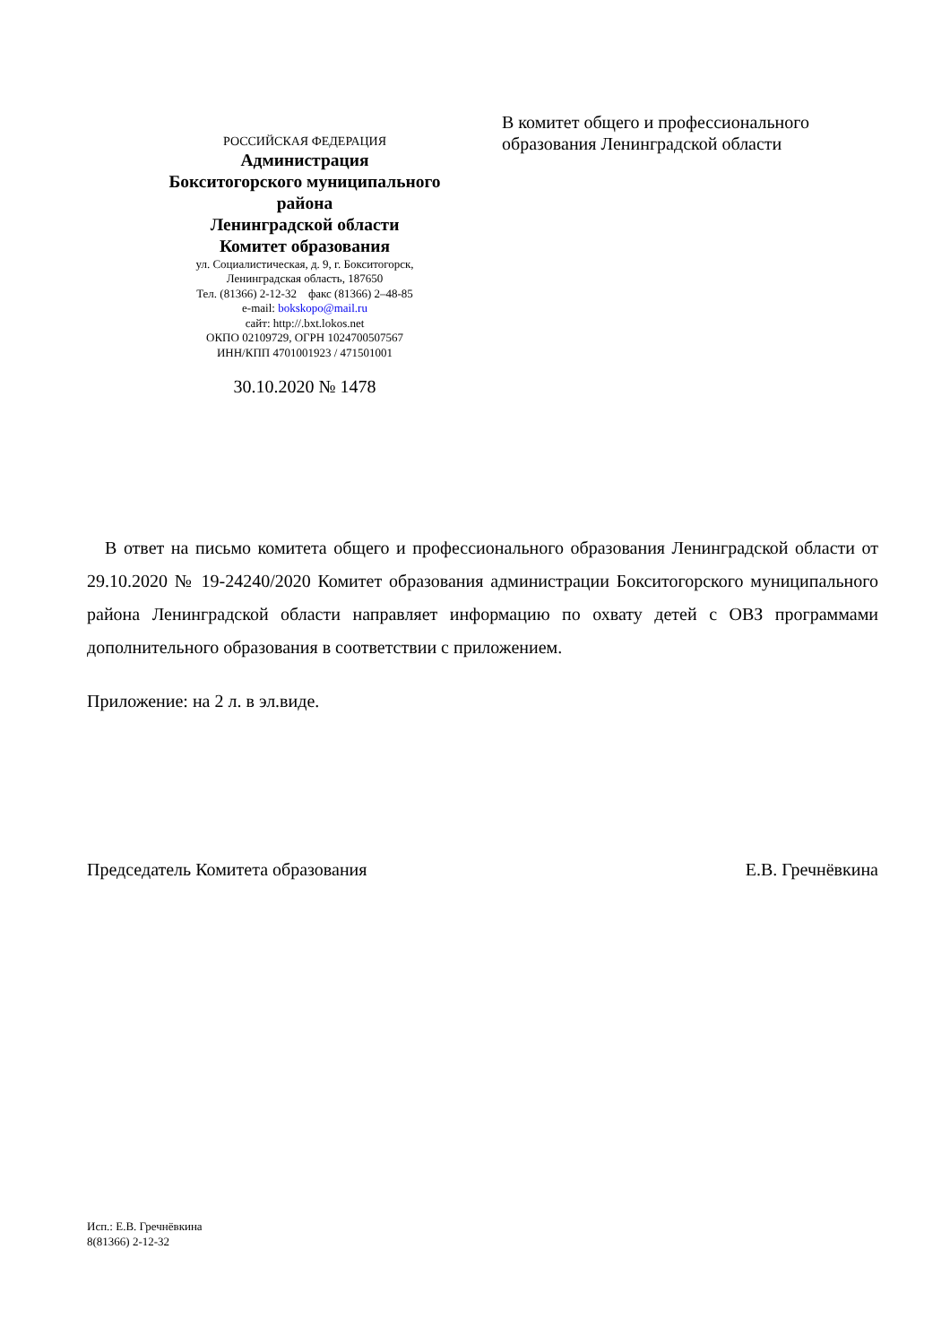РОССИЙСКАЯ ФЕДЕРАЦИЯ
Администрация
Бокситогорского муниципального
района
Ленинградской области
Комитет образования
ул. Социалистическая, д. 9, г. Бокситогорск,
Ленинградская область, 187650
Тел. (81366) 2-12-32 факс (81366) 2–48-85
e-mail: bokskopo@mail.ru
сайт: http://.bxt.lokos.net
ОКПО 02109729, ОГРН 1024700507567
ИНН/КПП 4701001923 / 471501001
30.10.2020 № 1478
В комитет общего и профессионального
образования Ленинградской области
В ответ на письмо комитета общего и профессионального образования Ленинградской области от 29.10.2020 № 19-24240/2020 Комитет образования администрации Бокситогорского муниципального района Ленинградской области направляет информацию по охвату детей с ОВЗ программами дополнительного образования в соответствии с приложением.
Приложение: на 2 л. в эл.виде.
Председатель Комитета образования Е.В. Гречнёвкина
Исп.: Е.В. Гречнёвкина
8(81366) 2-12-32